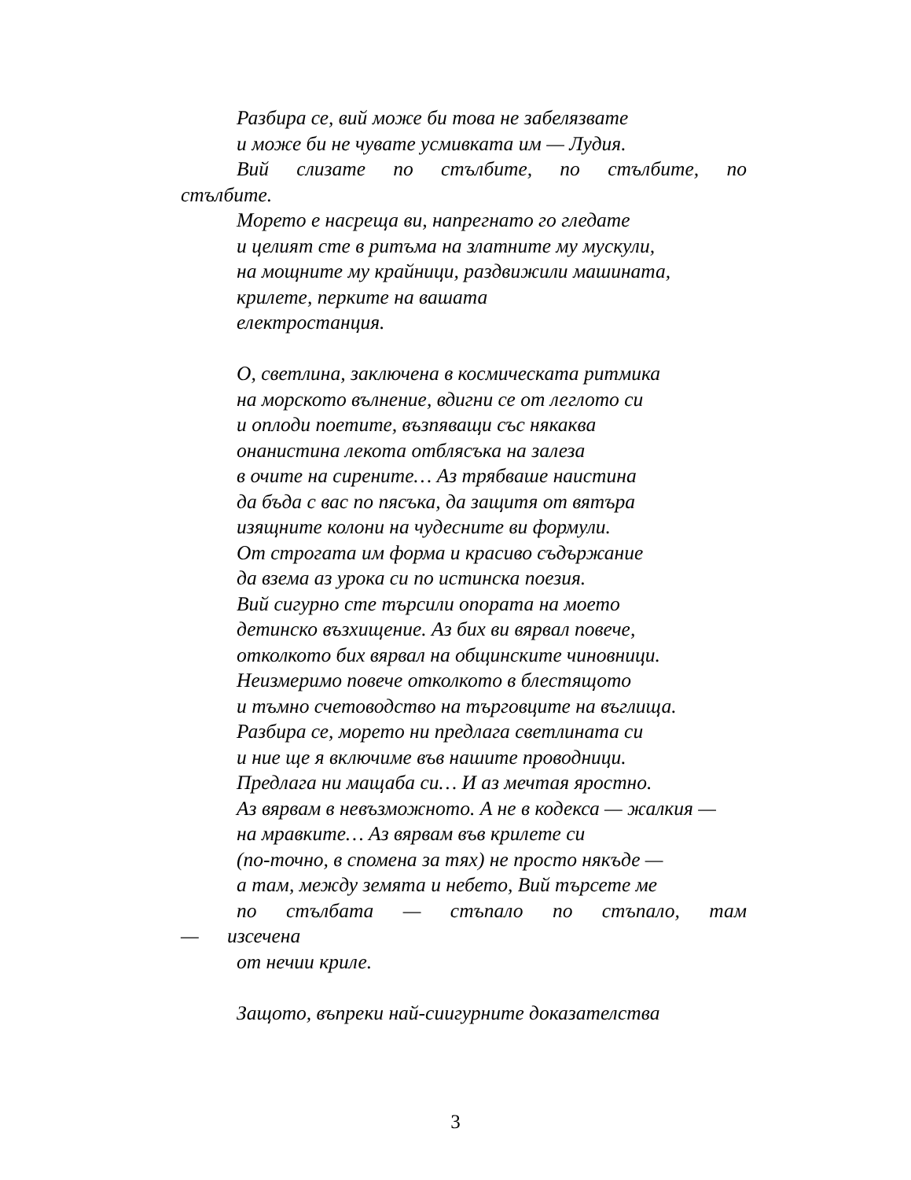Разбира се, вий може би това не забелязвате
и може би не чувате усмивката им — Лудия.
Вий слизате по стълбите, по стълбите, по стълбите.
Морето е насреща ви, напрегнато го гледате
и целият сте в ритъма на златните му мускули,
на мощните му крайници, раздвижили машината,
крилете, перките на вашата
електростанция.
О, светлина, заключена в космическата ритмика
на морското вълнение, вдигни се от леглото си
и оплоди поетите, възпяващи със някаква
онанистина лекота отблясъка на залеза
в очите на сирените… Аз трябваше наистина
да бъда с вас по пясъка, да защитя от вятъра
изящните колони на чудесните ви формули.
От строгата им форма и красиво съдържание
да взема аз урока си по истинска поезия.
Вий сигурно сте търсили опората на моето
детинско възхищение. Аз бих ви вярвал повече,
отколкото бих вярвал на общинските чиновници.
Неизмеримо повече отколкото в блестящото
и тъмно счетоводство на търговците на въглища.
Разбира се, морето ни предлага светлината си
и ние ще я включиме във нашите проводници.
Предлага ни мащаба си… И аз мечтая яростно.
Аз вярвам в невъзможното. А не в кодекса — жалкия —
на мравките… Аз вярвам във крилете си
(по-точно, в спомена за тях) не просто някъде —
а там, между земята и небето, Вий търсете ме
по стълбата — стъпало по стъпало, там — изсечена
от нечии криле.
Защото, въпреки най-сиигурните доказателства
3